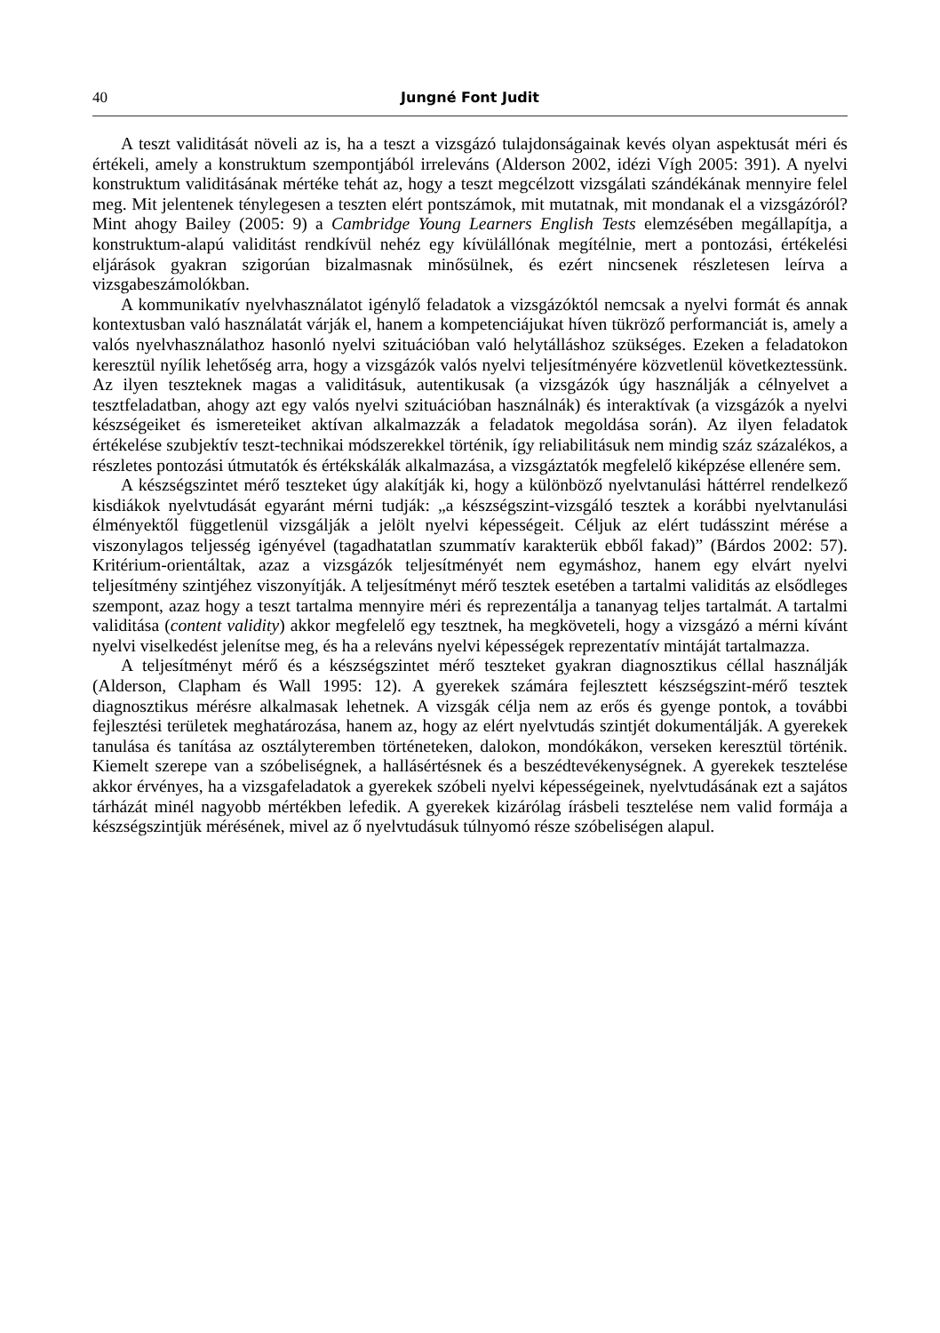40 Jungné Font Judit
A teszt validitását növeli az is, ha a teszt a vizsgázó tulajdonságainak kevés olyan aspektusát méri és értékeli, amely a konstruktum szempontjából irreleváns (Alderson 2002, idézi Vígh 2005: 391). A nyelvi konstruktum validitásának mértéke tehát az, hogy a teszt megcélzott vizsgálati szándékának mennyire felel meg. Mit jelentenek ténylegesen a teszten elért pontszámok, mit mutatnak, mit mondanak el a vizsgázóról? Mint ahogy Bailey (2005: 9) a Cambridge Young Learners English Tests elemzésében megállapítja, a konstruktum-alapú validitást rendkívül nehéz egy kívülállónak megítélnie, mert a pontozási, értékelési eljárások gyakran szigorúan bizalmasnak minősülnek, és ezért nincsenek részletesen leírva a vizsgabeszámolókban.
A kommunikatív nyelvhasználatot igénylő feladatok a vizsgázóktól nemcsak a nyelvi formát és annak kontextusban való használatát várják el, hanem a kompetenciájukat híven tükröző performanciát is, amely a valós nyelvhasználathoz hasonló nyelvi szituációban való helytálláshoz szükséges. Ezeken a feladatokon keresztül nyílik lehetőség arra, hogy a vizsgázók valós nyelvi teljesítményére közvetlenül következtessünk. Az ilyen teszteknek magas a validitásuk, autentikusak (a vizsgázók úgy használják a célnyelvet a tesztfeladatban, ahogy azt egy valós nyelvi szituációban használnák) és interaktívak (a vizsgázók a nyelvi készségeiket és ismereteiket aktívan alkalmazzák a feladatok megoldása során). Az ilyen feladatok értékelése szubjektív teszt-technikai módszerekkel történik, így reliabilitásuk nem mindig száz százalékos, a részletes pontozási útmutatók és értékskálák alkalmazása, a vizsgáztatók megfelelő kiképzése ellenére sem.
A készségszintet mérő teszteket úgy alakítják ki, hogy a különböző nyelvtanulási háttérrel rendelkező kisdiákok nyelvtudását egyaránt mérni tudják: „a készségszint-vizsgáló tesztek a korábbi nyelvtanulási élményektől függetlenül vizsgálják a jelölt nyelvi képességeit. Céljuk az elért tudásszint mérése a viszonylagos teljesség igényével (tagadhatatlan szummatív karakterük ebből fakad)” (Bárdos 2002: 57). Kritérium-orientáltak, azaz a vizsgázók teljesítményét nem egymáshoz, hanem egy elvárt nyelvi teljesítmény szintjéhez viszonyítják. A teljesítményt mérő tesztek esetében a tartalmi validitás az elsődleges szempont, azaz hogy a teszt tartalma mennyire méri és reprezentálja a tananyag teljes tartalmát. A tartalmi validitása (content validity) akkor megfelelő egy tesztnek, ha megköveteli, hogy a vizsgázó a mérni kívánt nyelvi viselkedést jelenítse meg, és ha a releváns nyelvi képességek reprezentatív mintáját tartalmazza.
A teljesítményt mérő és a készségszintet mérő teszteket gyakran diagnosztikus céllal használják (Alderson, Clapham és Wall 1995: 12). A gyerekek számára fejlesztett készségszint-mérő tesztek diagnosztikus mérésre alkalmasak lehetnek. A vizsgák célja nem az erős és gyenge pontok, a további fejlesztési területek meghatározása, hanem az, hogy az elért nyelvtudás szintjét dokumentálják. A gyerekek tanulása és tanítása az osztályteremben történeteken, dalokon, mondókákon, verseken keresztül történik. Kiemelt szerepe van a szóbeliségnek, a hallásértésnek és a beszédtevékenységnek. A gyerekek tesztelése akkor érvényes, ha a vizsgafeladatok a gyerekek szóbeli nyelvi képességeinek, nyelvtudásának ezt a sajátos tárházát minél nagyobb mértékben lefedik. A gyerekek kizárólag írásbeli tesztelése nem valid formája a készségszintjük mérésének, mivel az ő nyelvtudásuk túlnyomó része szóbeliségen alapul.